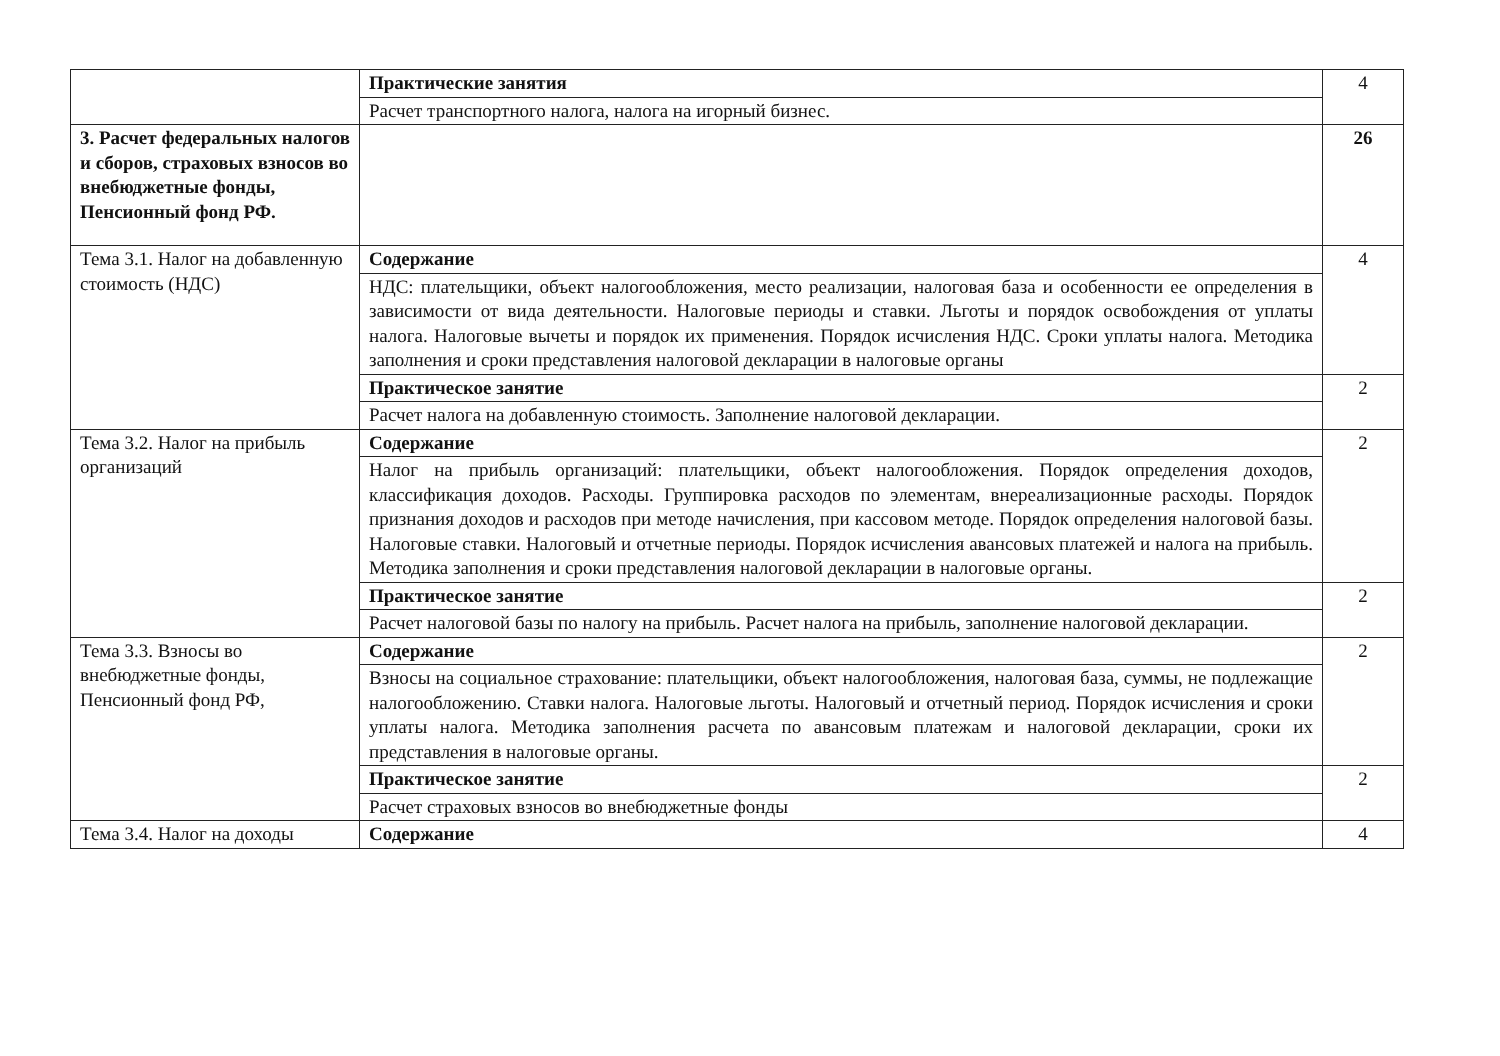| | Практические занятия | 4 |
| | Расчет транспортного налога, налога на игорный бизнес. | |
| 3. Расчет федеральных налогов и сборов, страховых взносов во внебюджетные фонды, Пенсионный фонд РФ. | | 26 |
| Тема 3.1. Налог на добавленную стоимость (НДС) | Содержание | 4 |
| | НДС: плательщики, объект налогообложения, место реализации, налоговая база и особенности ее определения в зависимости от вида деятельности. Налоговые периоды и ставки. Льготы и порядок освобождения от уплаты налога. Налоговые вычеты и порядок их применения. Порядок исчисления НДС. Сроки уплаты налога. Методика заполнения и сроки представления налоговой декларации в налоговые органы | |
| | Практическое занятие | 2 |
| | Расчет налога на добавленную стоимость. Заполнение налоговой декларации. | |
| Тема 3.2. Налог на прибыль организаций | Содержание | 2 |
| | Налог на прибыль организаций: плательщики, объект налогообложения. Порядок определения доходов, классификация доходов. Расходы. Группировка расходов по элементам, внереализационные расходы. Порядок признания доходов и расходов при методе начисления, при кассовом методе. Порядок определения налоговой базы. Налоговые ставки. Налоговый и отчетные периоды. Порядок исчисления авансовых платежей и налога на прибыль. Методика заполнения и сроки представления налоговой декларации в налоговые органы. | |
| | Практическое занятие | 2 |
| | Расчет налоговой базы по налогу на прибыль. Расчет налога на прибыль, заполнение налоговой декларации. | |
| Тема 3.3. Взносы во внебюджетные фонды, Пенсионный фонд РФ, | Содержание | 2 |
| | Взносы на социальное страхование: плательщики, объект налогообложения, налоговая база, суммы, не подлежащие налогообложению. Ставки налога. Налоговые льготы. Налоговый и отчетный период. Порядок исчисления и сроки уплаты налога. Методика заполнения расчета по авансовым платежам и налоговой декларации, сроки их представления в налоговые органы. | |
| | Практическое занятие | 2 |
| | Расчет страховых взносов во внебюджетные фонды | |
| Тема 3.4. Налог на доходы | Содержание | 4 |